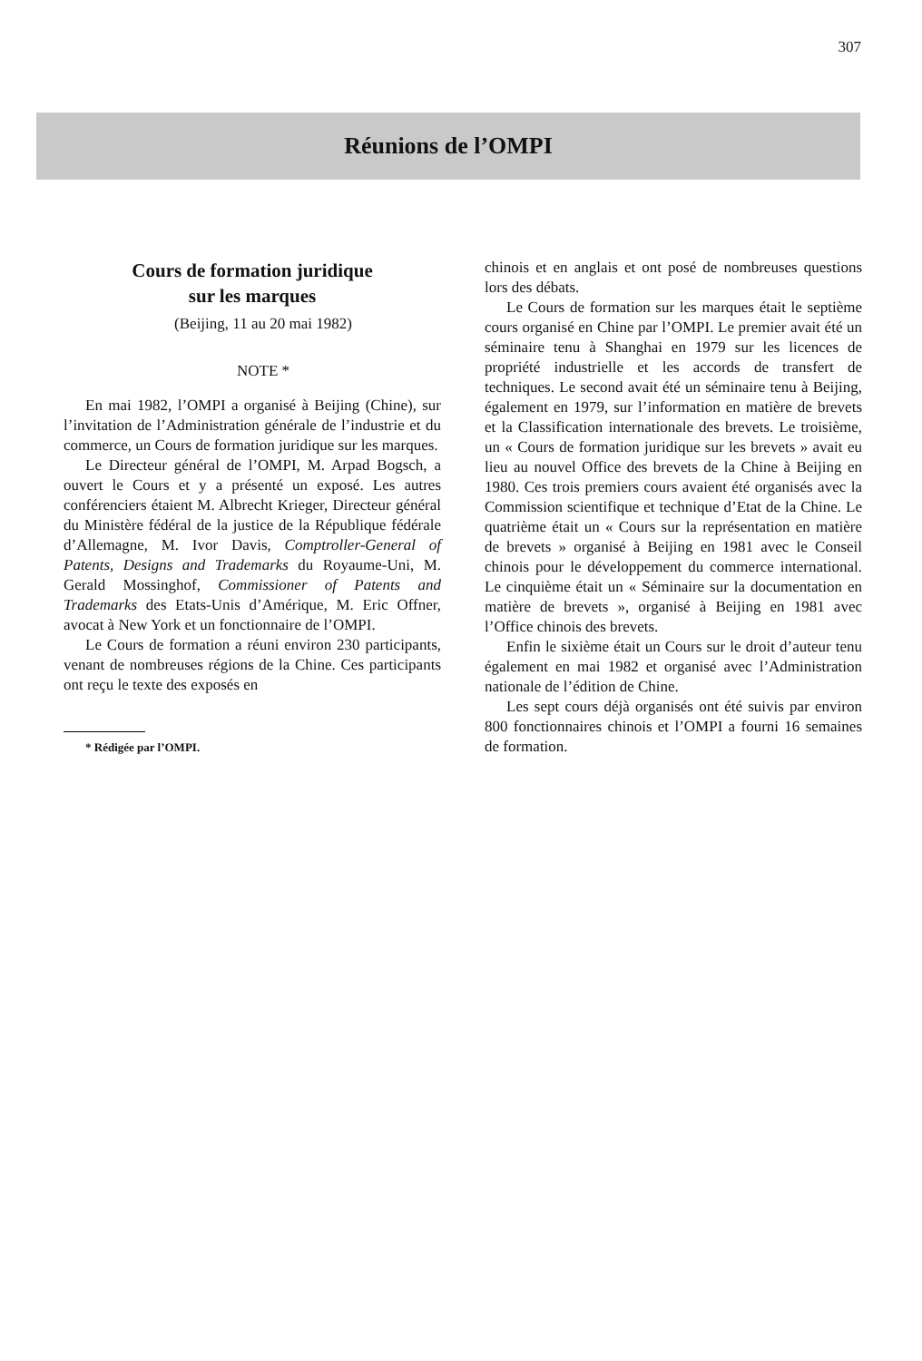307
Réunions de l’OMPI
Cours de formation juridique
sur les marques
(Beijing, 11 au 20 mai 1982)
NOTE *
En mai 1982, l’OMPI a organisé à Beijing (Chine), sur l’invitation de l’Administration générale de l’industrie et du commerce, un Cours de formation juridique sur les marques.
Le Directeur général de l’OMPI, M. Arpad Bogsch, a ouvert le Cours et y a présenté un exposé. Les autres conférenciers étaient M. Albrecht Krieger, Directeur général du Ministère fédéral de la justice de la République fédérale d’Allemagne, M. Ivor Davis, Comptroller-General of Patents, Designs and Trademarks du Royaume-Uni, M. Gerald Mossinghof, Commissioner of Patents and Trademarks des Etats-Unis d’Amérique, M. Eric Offner, avocat à New York et un fonctionnaire de l’OMPI.
Le Cours de formation a réuni environ 230 participants, venant de nombreuses régions de la Chine. Ces participants ont reçu le texte des exposés en
* Rédigée par l’OMPI.
chinois et en anglais et ont posé de nombreuses questions lors des débats.
Le Cours de formation sur les marques était le septième cours organisé en Chine par l’OMPI. Le premier avait été un séminaire tenu à Shanghai en 1979 sur les licences de propriété industrielle et les accords de transfert de techniques. Le second avait été un séminaire tenu à Beijing, également en 1979, sur l’information en matière de brevets et la Classification internationale des brevets. Le troisième, un « Cours de formation juridique sur les brevets » avait eu lieu au nouvel Office des brevets de la Chine à Beijing en 1980. Ces trois premiers cours avaient été organisés avec la Commission scientifique et technique d’Etat de la Chine. Le quatrième était un « Cours sur la représentation en matière de brevets » organisé à Beijing en 1981 avec le Conseil chinois pour le développement du commerce international. Le cinquième était un « Séminaire sur la documentation en matière de brevets », organisé à Beijing en 1981 avec l’Office chinois des brevets.
Enfin le sixième était un Cours sur le droit d’auteur tenu également en mai 1982 et organisé avec l’Administration nationale de l’édition de Chine.
Les sept cours déjà organisés ont été suivis par environ 800 fonctionnaires chinois et l’OMPI a fourni 16 semaines de formation.